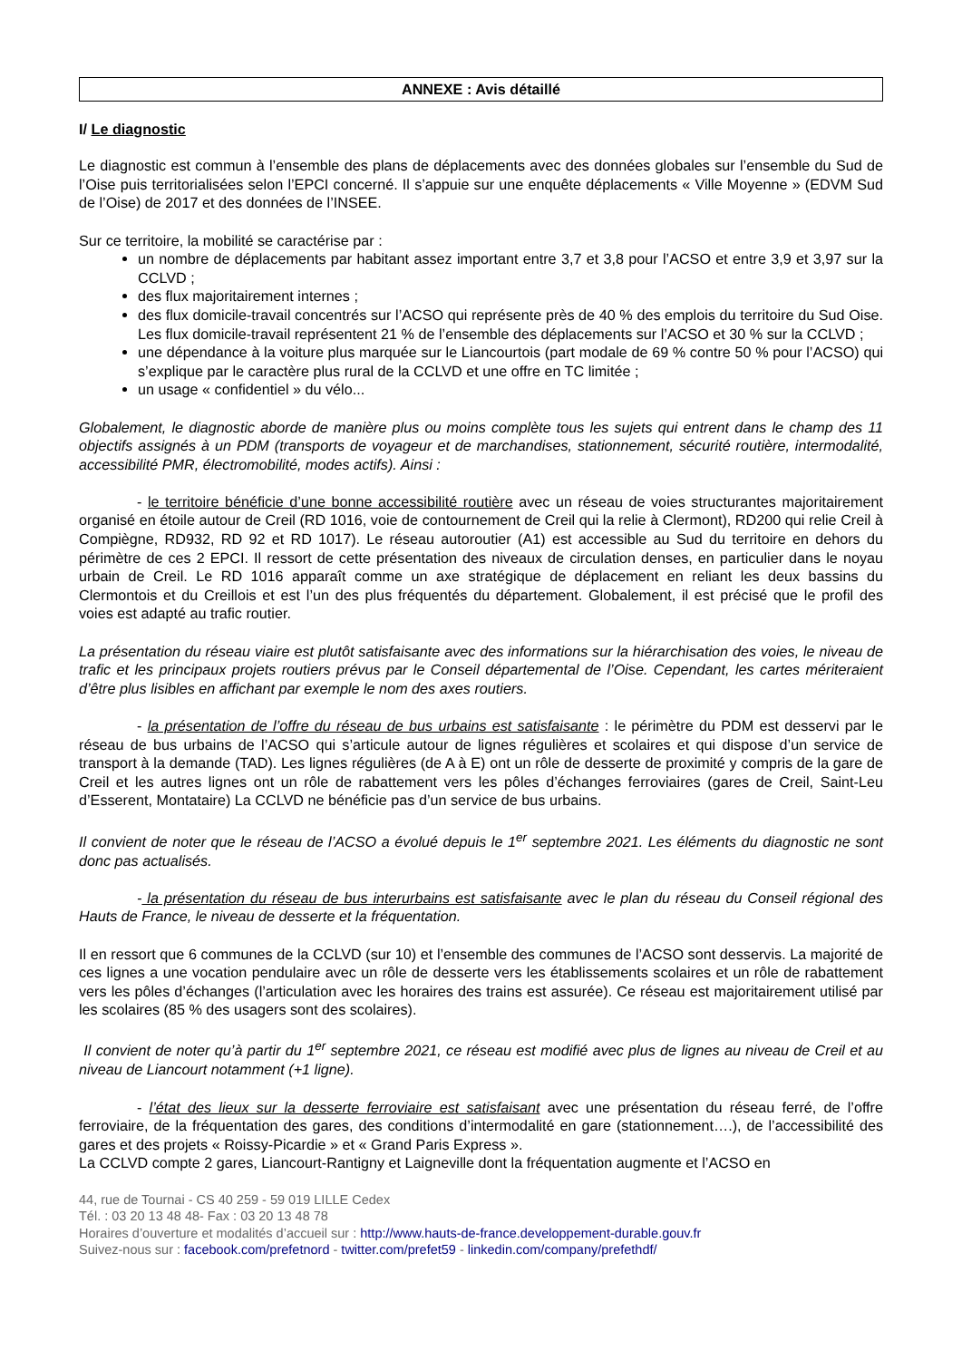ANNEXE : Avis détaillé
I/ Le diagnostic
Le diagnostic est commun à l’ensemble des plans de déplacements avec des données globales sur l’ensemble du Sud de l’Oise puis territorialisées selon l’EPCI concerné. Il s’appuie sur une enquête déplacements « Ville Moyenne » (EDVM Sud de l’Oise) de 2017 et des données de l’INSEE.
Sur ce territoire, la mobilité se caractérise par :
un nombre de déplacements par habitant assez important entre 3,7 et 3,8 pour l’ACSO et entre 3,9 et 3,97 sur la CCLVD ;
des flux majoritairement internes ;
des flux domicile-travail concentrés sur l’ACSO qui représente près de 40 % des emplois du territoire du Sud Oise. Les flux domicile-travail représentent 21 % de l’ensemble des déplacements sur l’ACSO et 30 % sur la CCLVD ;
une dépendance à la voiture plus marquée sur le Liancourtois (part modale de 69 % contre 50 % pour l’ACSO) qui s’explique par le caractère plus rural de la CCLVD et une offre en TC limitée ;
un usage « confidentiel » du vélo...
Globalement, le diagnostic aborde de manière plus ou moins complète tous les sujets qui entrent dans le champ des 11 objectifs assignés à un PDM (transports de voyageur et de marchandises, stationnement, sécurité routière, intermodalité, accessibilité PMR, électromobilité, modes actifs). Ainsi :
- le territoire bénéficie d’une bonne accessibilité routière avec un réseau de voies structurantes majoritairement organisé en étoile autour de Creil (RD 1016, voie de contournement de Creil qui la relie à Clermont), RD200 qui relie Creil à Compiègne, RD932, RD 92 et RD 1017). Le réseau autoroutier (A1) est accessible au Sud du territoire en dehors du périmètre de ces 2 EPCI. Il ressort de cette présentation des niveaux de circulation denses, en particulier dans le noyau urbain de Creil. Le RD 1016 apparaît comme un axe stratégique de déplacement en reliant les deux bassins du Clermontois et du Creillois et est l’un des plus fréquentés du département. Globalement, il est précisé que le profil des voies est adapté au trafic routier.
La présentation du réseau viaire est plutôt satisfaisante avec des informations sur la hiérarchisation des voies, le niveau de trafic et les principaux projets routiers prévus par le Conseil départemental de l’Oise. Cependant, les cartes mériteraient d’être plus lisibles en affichant par exemple le nom des axes routiers.
- la présentation de l’offre du réseau de bus urbains est satisfaisante : le périmètre du PDM est desservi par le réseau de bus urbains de l’ACSO qui s’articule autour de lignes régulières et scolaires et qui dispose d’un service de transport à la demande (TAD). Les lignes régulières (de A à E) ont un rôle de desserte de proximité y compris de la gare de Creil et les autres lignes ont un rôle de rabattement vers les pôles d’échanges ferroviaires (gares de Creil, Saint-Leu d’Esserent, Montataire) La CCLVD ne bénéficie pas d’un service de bus urbains.
Il convient de noter que le réseau de l’ACSO a évolué depuis le 1<sup>er</sup> septembre 2021. Les éléments du diagnostic ne sont donc pas actualisés.
- la présentation du réseau de bus interurbains est satisfaisante avec le plan du réseau du Conseil régional des Hauts de France, le niveau de desserte et la fréquentation.
Il en ressort que 6 communes de la CCLVD (sur 10) et l’ensemble des communes de l’ACSO sont desservis. La majorité de ces lignes a une vocation pendulaire avec un rôle de desserte vers les établissements scolaires et un rôle de rabattement vers les pôles d’échanges (l’articulation avec les horaires des trains est assurée). Ce réseau est majoritairement utilisé par les scolaires (85 % des usagers sont des scolaires).
Il convient de noter qu’à partir du 1<sup>er</sup> septembre 2021, ce réseau est modifié avec plus de lignes au niveau de Creil et au niveau de Liancourt notamment (+1 ligne).
- l’état des lieux sur la desserte ferroviaire est satisfaisant avec une présentation du réseau ferré, de l’offre ferroviaire, de la fréquentation des gares, des conditions d’intermodalité en gare (stationnement….), de l’accessibilité des gares et des projets « Roissy-Picardie » et « Grand Paris Express ».
La CCLVD compte 2 gares, Liancourt-Rantigny et Laigneville dont la fréquentation augmente et l’ACSO en
44, rue de Tournai - CS 40 259 - 59 019 LILLE Cedex
Tél. : 03 20 13 48 48- Fax : 03 20 13 48 78
Horaires d’ouverture et modalités d’accueil sur : http://www.hauts-de-france.developpement-durable.gouv.fr
Suivez-nous sur : facebook.com/prefetnord - twitter.com/prefet59 - linkedin.com/company/prefethdf/